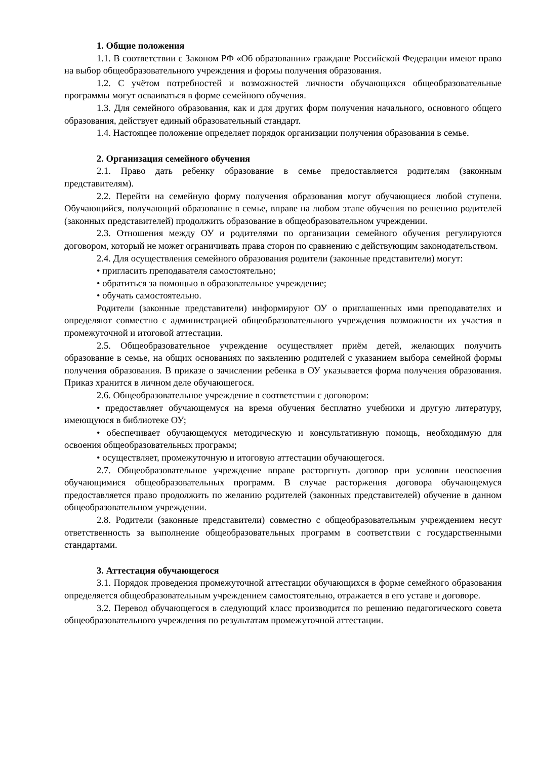1. Общие положения
1.1. В соответствии с Законом РФ «Об образовании» граждане Российской Федерации имеют право на выбор общеобразовательного учреждения и формы получения образования.
1.2. С учётом потребностей и возможностей личности обучающихся общеобразовательные программы могут осваиваться в форме семейного обучения.
1.3. Для семейного образования, как и для других форм получения начального, основного общего образования, действует единый образовательный стандарт.
1.4. Настоящее положение определяет порядок организации получения образования в семье.
2. Организация семейного обучения
2.1. Право дать ребенку образование в семье предоставляется родителям (законным представителям).
2.2. Перейти на семейную форму получения образования могут обучающиеся любой ступени. Обучающийся, получающий образование в семье, вправе на любом этапе обучения по решению родителей (законных представителей) продолжить образование в общеобразовательном учреждении.
2.3. Отношения между ОУ и родителями по организации семейного обучения регулируются договором, который не может ограничивать права сторон по сравнению с действующим законодательством.
2.4. Для осуществления семейного образования родители (законные представители) могут:
• пригласить преподавателя самостоятельно;
• обратиться за помощью в образовательное учреждение;
• обучать самостоятельно.
Родители (законные представители) информируют ОУ о приглашенных ими преподавателях и определяют совместно с администрацией общеобразовательного учреждения возможности их участия в промежуточной и итоговой аттестации.
2.5. Общеобразовательное учреждение осуществляет приём детей, желающих получить образование в семье, на общих основаниях по заявлению родителей с указанием выбора семейной формы получения образования. В приказе о зачислении ребенка в ОУ указывается форма получения образования. Приказ хранится в личном деле обучающегося.
2.6. Общеобразовательное учреждение в соответствии с договором:
• предоставляет обучающемуся на время обучения бесплатно учебники и другую литературу, имеющуюся в библиотеке ОУ;
• обеспечивает обучающемуся методическую и консультативную помощь, необходимую для освоения общеобразовательных программ;
• осуществляет, промежуточную и итоговую аттестации обучающегося.
2.7. Общеобразовательное учреждение вправе расторгнуть договор при условии неосвоения обучающимися общеобразовательных программ. В случае расторжения договора обучающемуся предоставляется право продолжить по желанию родителей (законных представителей) обучение в данном общеобразовательном учреждении.
2.8. Родители (законные представители) совместно с общеобразовательным учреждением несут ответственность за выполнение общеобразовательных программ в соответствии с государственными стандартами.
3. Аттестация обучающегося
3.1. Порядок проведения промежуточной аттестации обучающихся в форме семейного образования определяется общеобразовательным учреждением самостоятельно, отражается в его уставе и договоре.
3.2. Перевод обучающегося в следующий класс производится по решению педагогического совета общеобразовательного учреждения по результатам промежуточной аттестации.